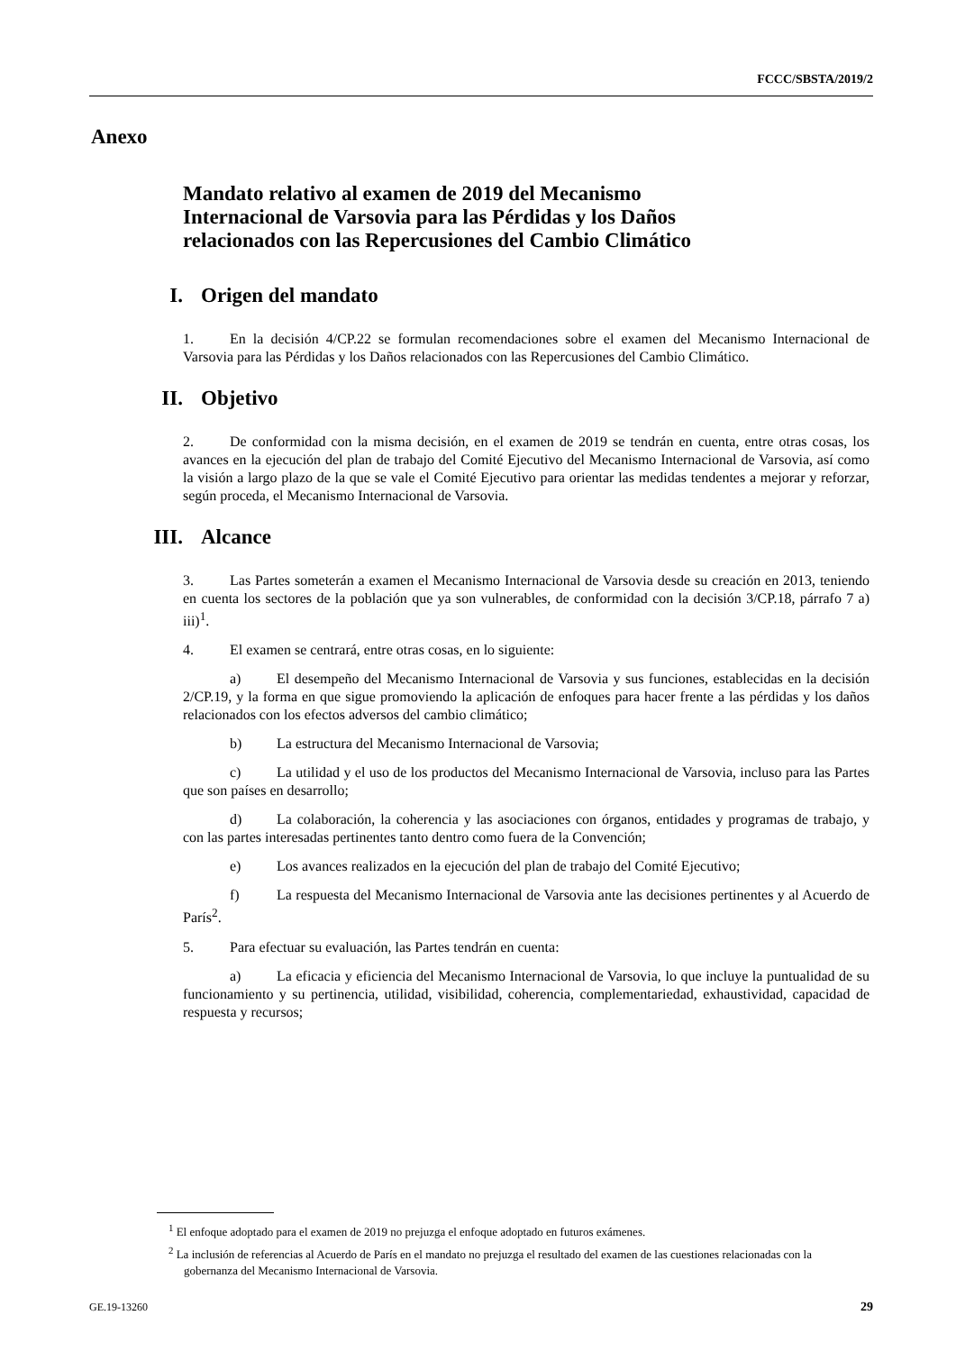FCCC/SBSTA/2019/2
Anexo
Mandato relativo al examen de 2019 del Mecanismo Internacional de Varsovia para las Pérdidas y los Daños relacionados con las Repercusiones del Cambio Climático
I. Origen del mandato
1. En la decisión 4/CP.22 se formulan recomendaciones sobre el examen del Mecanismo Internacional de Varsovia para las Pérdidas y los Daños relacionados con las Repercusiones del Cambio Climático.
II. Objetivo
2. De conformidad con la misma decisión, en el examen de 2019 se tendrán en cuenta, entre otras cosas, los avances en la ejecución del plan de trabajo del Comité Ejecutivo del Mecanismo Internacional de Varsovia, así como la visión a largo plazo de la que se vale el Comité Ejecutivo para orientar las medidas tendentes a mejorar y reforzar, según proceda, el Mecanismo Internacional de Varsovia.
III. Alcance
3. Las Partes someterán a examen el Mecanismo Internacional de Varsovia desde su creación en 2013, teniendo en cuenta los sectores de la población que ya son vulnerables, de conformidad con la decisión 3/CP.18, párrafo 7 a) iii)<sup>1</sup>.
4. El examen se centrará, entre otras cosas, en lo siguiente:
a) El desempeño del Mecanismo Internacional de Varsovia y sus funciones, establecidas en la decisión 2/CP.19, y la forma en que sigue promoviendo la aplicación de enfoques para hacer frente a las pérdidas y los daños relacionados con los efectos adversos del cambio climático;
b) La estructura del Mecanismo Internacional de Varsovia;
c) La utilidad y el uso de los productos del Mecanismo Internacional de Varsovia, incluso para las Partes que son países en desarrollo;
d) La colaboración, la coherencia y las asociaciones con órganos, entidades y programas de trabajo, y con las partes interesadas pertinentes tanto dentro como fuera de la Convención;
e) Los avances realizados en la ejecución del plan de trabajo del Comité Ejecutivo;
f) La respuesta del Mecanismo Internacional de Varsovia ante las decisiones pertinentes y al Acuerdo de París<sup>2</sup>.
5. Para efectuar su evaluación, las Partes tendrán en cuenta:
a) La eficacia y eficiencia del Mecanismo Internacional de Varsovia, lo que incluye la puntualidad de su funcionamiento y su pertinencia, utilidad, visibilidad, coherencia, complementariedad, exhaustividad, capacidad de respuesta y recursos;
<sup>1</sup> El enfoque adoptado para el examen de 2019 no prejuzga el enfoque adoptado en futuros exámenes.
<sup>2</sup> La inclusión de referencias al Acuerdo de París en el mandato no prejuzga el resultado del examen de las cuestiones relacionadas con la gobernanza del Mecanismo Internacional de Varsovia.
GE.19-13260 29